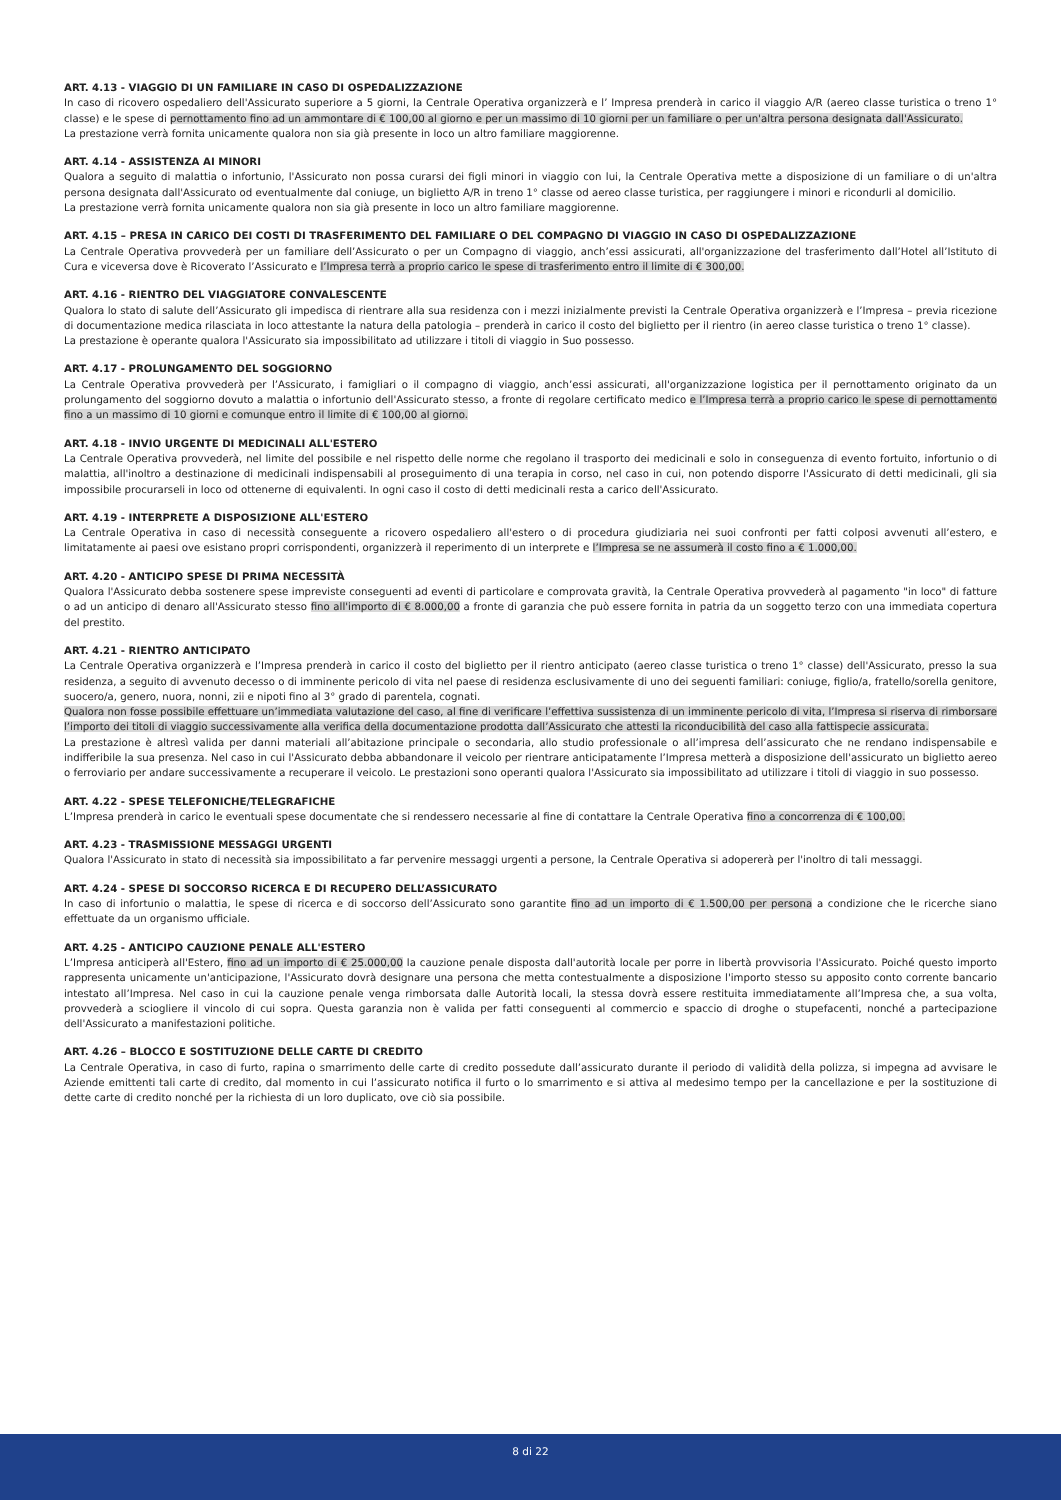ART. 4.13 - VIAGGIO DI UN FAMILIARE IN CASO DI OSPEDALIZZAZIONE
In caso di ricovero ospedaliero dell'Assicurato superiore a 5 giorni, la Centrale Operativa organizzerà e l’ Impresa prenderà in carico il viaggio A/R (aereo classe turistica o treno 1° classe) e le spese di pernottamento fino ad un ammontare di € 100,00 al giorno e per un massimo di 10 giorni per un familiare o per un'altra persona designata dall'Assicurato.
La prestazione verrà fornita unicamente qualora non sia già presente in loco un altro familiare maggiorenne.
ART. 4.14 - ASSISTENZA AI MINORI
Qualora a seguito di malattia o infortunio, l'Assicurato non possa curarsi dei figli minori in viaggio con lui, la Centrale Operativa mette a disposizione di un familiare o di un'altra persona designata dall'Assicurato od eventualmente dal coniuge, un biglietto A/R in treno 1° classe od aereo classe turistica, per raggiungere i minori e ricondurli al domicilio.
La prestazione verrà fornita unicamente qualora non sia già presente in loco un altro familiare maggiorenne.
ART. 4.15 – PRESA IN CARICO DEI COSTI DI TRASFERIMENTO DEL FAMILIARE O DEL COMPAGNO DI VIAGGIO IN CASO DI OSPEDALIZZAZIONE
La Centrale Operativa provvederà per un familiare dell’Assicurato o per un Compagno di viaggio, anch’essi assicurati, all'organizzazione del trasferimento dall’Hotel all’Istituto di Cura e viceversa dove è Ricoverato l’Assicurato e l’Impresa terrà a proprio carico le spese di trasferimento entro il limite di € 300,00.
ART. 4.16 - RIENTRO DEL VIAGGIATORE CONVALESCENTE
Qualora lo stato di salute dell’Assicurato gli impedisca di rientrare alla sua residenza con i mezzi inizialmente previsti la Centrale Operativa organizzerà e l’Impresa – previa ricezione di documentazione medica rilasciata in loco attestante la natura della patologia – prenderà in carico il costo del biglietto per il rientro (in aereo classe turistica o treno 1° classe).
La prestazione è operante qualora l'Assicurato sia impossibilitato ad utilizzare i titoli di viaggio in Suo possesso.
ART. 4.17 - PROLUNGAMENTO DEL SOGGIORNO
La Centrale Operativa provvederà per l’Assicurato, i famigliari o il compagno di viaggio, anch’essi assicurati, all'organizzazione logistica per il pernottamento originato da un prolungamento del soggiorno dovuto a malattia o infortunio dell'Assicurato stesso, a fronte di regolare certificato medico e l’Impresa terrà a proprio carico le spese di pernottamento fino a un massimo di 10 giorni e comunque entro il limite di € 100,00 al giorno.
ART. 4.18 - INVIO URGENTE DI MEDICINALI ALL'ESTERO
La Centrale Operativa provvederà, nel limite del possibile e nel rispetto delle norme che regolano il trasporto dei medicinali e solo in conseguenza di evento fortuito, infortunio o di malattia, all'inoltro a destinazione di medicinali indispensabili al proseguimento di una terapia in corso, nel caso in cui, non potendo disporre l'Assicurato di detti medicinali, gli sia impossibile procurarseli in loco od ottenerne di equivalenti. In ogni caso il costo di detti medicinali resta a carico dell'Assicurato.
ART. 4.19 - INTERPRETE A DISPOSIZIONE ALL'ESTERO
La Centrale Operativa in caso di necessità conseguente a ricovero ospedaliero all'estero o di procedura giudiziaria nei suoi confronti per fatti colposi avvenuti all’estero, e limitatamente ai paesi ove esistano propri corrispondenti, organizzerà il reperimento di un interprete e l’Impresa se ne assumerà il costo fino a € 1.000,00.
ART. 4.20 - ANTICIPO SPESE DI PRIMA NECESSITÀ
Qualora l'Assicurato debba sostenere spese impreviste conseguenti ad eventi di particolare e comprovata gravità, la Centrale Operativa provvederà al pagamento "in loco" di fatture o ad un anticipo di denaro all'Assicurato stesso fino all'importo di € 8.000,00 a fronte di garanzia che può essere fornita in patria da un soggetto terzo con una immediata copertura del prestito.
ART. 4.21 - RIENTRO ANTICIPATO
La Centrale Operativa organizzerà e l’Impresa prenderà in carico il costo del biglietto per il rientro anticipato (aereo classe turistica o treno 1° classe) dell'Assicurato, presso la sua residenza, a seguito di avvenuto decesso o di imminente pericolo di vita nel paese di residenza esclusivamente di uno dei seguenti familiari: coniuge, figlio/a, fratello/sorella genitore, suocero/a, genero, nuora, nonni, zii e nipoti fino al 3° grado di parentela, cognati.
Qualora non fosse possibile effettuare un’immediata valutazione del caso, al fine di verificare l’effettiva sussistenza di un imminente pericolo di vita, l’Impresa si riserva di rimborsare l’importo dei titoli di viaggio successivamente alla verifica della documentazione prodotta dall’Assicurato che attesti la riconducibilità del caso alla fattispecie assicurata.
La prestazione è altresì valida per danni materiali all’abitazione principale o secondaria, allo studio professionale o all’impresa dell’assicurato che ne rendano indispensabile e indifferibile la sua presenza. Nel caso in cui l'Assicurato debba abbandonare il veicolo per rientrare anticipatamente l’Impresa metterà a disposizione dell'assicurato un biglietto aereo o ferroviario per andare successivamente a recuperare il veicolo. Le prestazioni sono operanti qualora l'Assicurato sia impossibilitato ad utilizzare i titoli di viaggio in suo possesso.
ART. 4.22 - SPESE TELEFONICHE/TELEGRAFICHE
L’Impresa prenderà in carico le eventuali spese documentate che si rendessero necessarie al fine di contattare la Centrale Operativa fino a concorrenza di € 100,00.
ART. 4.23 - TRASMISSIONE MESSAGGI URGENTI
Qualora l'Assicurato in stato di necessità sia impossibilitato a far pervenire messaggi urgenti a persone, la Centrale Operativa si adopererà per l'inoltro di tali messaggi.
ART. 4.24 - SPESE DI SOCCORSO RICERCA E DI RECUPERO DELL’ASSICURATO
In caso di infortunio o malattia, le spese di ricerca e di soccorso dell’Assicurato sono garantite fino ad un importo di € 1.500,00 per persona a condizione che le ricerche siano effettuate da un organismo ufficiale.
ART. 4.25 - ANTICIPO CAUZIONE PENALE ALL'ESTERO
L’Impresa anticiperà all'Estero, fino ad un importo di € 25.000,00 la cauzione penale disposta dall'autorità locale per porre in libertà provvisoria l'Assicurato. Poiché questo importo rappresenta unicamente un'anticipazione, l'Assicurato dovrà designare una persona che metta contestualmente a disposizione l'importo stesso su apposito conto corrente bancario intestato all’Impresa. Nel caso in cui la cauzione penale venga rimborsata dalle Autorità locali, la stessa dovrà essere restituita immediatamente all’Impresa che, a sua volta, provvederà a sciogliere il vincolo di cui sopra. Questa garanzia non è valida per fatti conseguenti al commercio e spaccio di droghe o stupefacenti, nonché a partecipazione dell'Assicurato a manifestazioni politiche.
ART. 4.26 – BLOCCO E SOSTITUZIONE DELLE CARTE DI CREDITO
La Centrale Operativa, in caso di furto, rapina o smarrimento delle carte di credito possedute dall’assicurato durante il periodo di validità della polizza, si impegna ad avvisare le Aziende emittenti tali carte di credito, dal momento in cui l’assicurato notifica il furto o lo smarrimento e si attiva al medesimo tempo per la cancellazione e per la sostituzione di dette carte di credito nonché per la richiesta di un loro duplicato, ove ciò sia possibile.
8 di 22